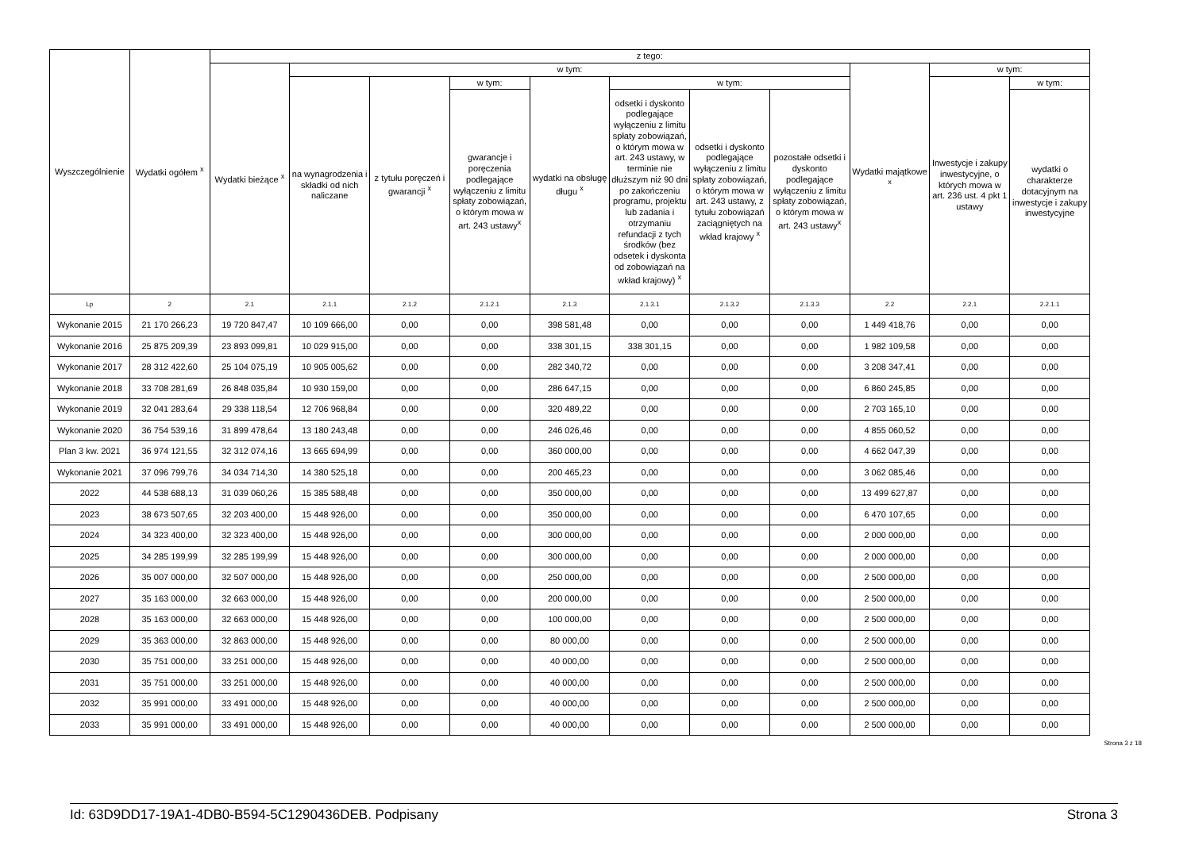| Wyszczególnienie | Wydatki ogółem <sup>x</sup> | z tego: | | | | | | | | | | |
| --- | --- | --- | --- | --- | --- | --- | --- | --- | --- | --- | --- | --- |
| | | Wydatki bieżące <sup>x</sup> | w tym: | | | | | | | Wydatki majątkowe <sup>x</sup> | w tym: | |
| | | | na wynagrodzenia i składki od nich naliczane | z tytułu poręczeń i gwarancji <sup>x</sup> | w tym: | wydatki na obsługę długu <sup>x</sup> | w tym: | | | | Inwestycje i zakupy inwestycyjne, o których mowa w art. 236 ust. 4 pkt 1 ustawy | w tym: |
| | | | | | gwarancje i poręczenia podlegające wyłączeniu z limitu spłaty zobowiązań, o którym mowa w art. 243 ustawy<sup>x</sup> | | odsetki i dyskonto podlegające wyłączeniu z limitu spłaty zobowiązań, o którym mowa w art. 243 ustawy, w terminie nie dłuższym niż 90 dni po zakończeniu programu, projektu lub zadania i otrzymaniu refundacji z tych środków (bez odsetek i dyskonta od zobowiązań na wkład krajowy) <sup>x</sup> | odsetki i dyskonto podlegające wyłączeniu z limitu spłaty zobowiązań, o którym mowa w art. 243 ustawy, z tytułu zobowiązań zaciągniętych na wkład krajowy <sup>x</sup> | pozostałe odsetki i dyskonto podlegające wyłączeniu z limitu spłaty zobowiązań, o którym mowa w art. 243 ustawy<sup>x</sup> | | | wydatki o charakterze dotacyjnym na inwestycje i zakupy inwestycyjne |
| Lp | 2 | 2.1 | 2.1.1 | 2.1.2 | 2.1.2.1 | 2.1.3 | 2.1.3.1 | 2.1.3.2 | 2.1.3.3 | 2.2 | 2.2.1 | 2.2.1.1 |
| Wykonanie 2015 | 21 170 266,23 | 19 720 847,47 | 10 109 666,00 | 0,00 | 0,00 | 398 581,48 | 0,00 | 0,00 | 0,00 | 1 449 418,76 | 0,00 | 0,00 |
| Wykonanie 2016 | 25 875 209,39 | 23 893 099,81 | 10 029 915,00 | 0,00 | 0,00 | 338 301,15 | 338 301,15 | 0,00 | 0,00 | 1 982 109,58 | 0,00 | 0,00 |
| Wykonanie 2017 | 28 312 422,60 | 25 104 075,19 | 10 905 005,62 | 0,00 | 0,00 | 282 340,72 | 0,00 | 0,00 | 0,00 | 3 208 347,41 | 0,00 | 0,00 |
| Wykonanie 2018 | 33 708 281,69 | 26 848 035,84 | 10 930 159,00 | 0,00 | 0,00 | 286 647,15 | 0,00 | 0,00 | 0,00 | 6 860 245,85 | 0,00 | 0,00 |
| Wykonanie 2019 | 32 041 283,64 | 29 338 118,54 | 12 706 968,84 | 0,00 | 0,00 | 320 489,22 | 0,00 | 0,00 | 0,00 | 2 703 165,10 | 0,00 | 0,00 |
| Wykonanie 2020 | 36 754 539,16 | 31 899 478,64 | 13 180 243,48 | 0,00 | 0,00 | 246 026,46 | 0,00 | 0,00 | 0,00 | 4 855 060,52 | 0,00 | 0,00 |
| Plan 3 kw. 2021 | 36 974 121,55 | 32 312 074,16 | 13 665 694,99 | 0,00 | 0,00 | 360 000,00 | 0,00 | 0,00 | 0,00 | 4 662 047,39 | 0,00 | 0,00 |
| Wykonanie 2021 | 37 096 799,76 | 34 034 714,30 | 14 380 525,18 | 0,00 | 0,00 | 200 465,23 | 0,00 | 0,00 | 0,00 | 3 062 085,46 | 0,00 | 0,00 |
| 2022 | 44 538 688,13 | 31 039 060,26 | 15 385 588,48 | 0,00 | 0,00 | 350 000,00 | 0,00 | 0,00 | 0,00 | 13 499 627,87 | 0,00 | 0,00 |
| 2023 | 38 673 507,65 | 32 203 400,00 | 15 448 926,00 | 0,00 | 0,00 | 350 000,00 | 0,00 | 0,00 | 0,00 | 6 470 107,65 | 0,00 | 0,00 |
| 2024 | 34 323 400,00 | 32 323 400,00 | 15 448 926,00 | 0,00 | 0,00 | 300 000,00 | 0,00 | 0,00 | 0,00 | 2 000 000,00 | 0,00 | 0,00 |
| 2025 | 34 285 199,99 | 32 285 199,99 | 15 448 926,00 | 0,00 | 0,00 | 300 000,00 | 0,00 | 0,00 | 0,00 | 2 000 000,00 | 0,00 | 0,00 |
| 2026 | 35 007 000,00 | 32 507 000,00 | 15 448 926,00 | 0,00 | 0,00 | 250 000,00 | 0,00 | 0,00 | 0,00 | 2 500 000,00 | 0,00 | 0,00 |
| 2027 | 35 163 000,00 | 32 663 000,00 | 15 448 926,00 | 0,00 | 0,00 | 200 000,00 | 0,00 | 0,00 | 0,00 | 2 500 000,00 | 0,00 | 0,00 |
| 2028 | 35 163 000,00 | 32 663 000,00 | 15 448 926,00 | 0,00 | 0,00 | 100 000,00 | 0,00 | 0,00 | 0,00 | 2 500 000,00 | 0,00 | 0,00 |
| 2029 | 35 363 000,00 | 32 863 000,00 | 15 448 926,00 | 0,00 | 0,00 | 80 000,00 | 0,00 | 0,00 | 0,00 | 2 500 000,00 | 0,00 | 0,00 |
| 2030 | 35 751 000,00 | 33 251 000,00 | 15 448 926,00 | 0,00 | 0,00 | 40 000,00 | 0,00 | 0,00 | 0,00 | 2 500 000,00 | 0,00 | 0,00 |
| 2031 | 35 751 000,00 | 33 251 000,00 | 15 448 926,00 | 0,00 | 0,00 | 40 000,00 | 0,00 | 0,00 | 0,00 | 2 500 000,00 | 0,00 | 0,00 |
| 2032 | 35 991 000,00 | 33 491 000,00 | 15 448 926,00 | 0,00 | 0,00 | 40 000,00 | 0,00 | 0,00 | 0,00 | 2 500 000,00 | 0,00 | 0,00 |
| 2033 | 35 991 000,00 | 33 491 000,00 | 15 448 926,00 | 0,00 | 0,00 | 40 000,00 | 0,00 | 0,00 | 0,00 | 2 500 000,00 | 0,00 | 0,00 |
Strona 3 z 18
Id: 63D9DD17-19A1-4DB0-B594-5C1290436DEB. Podpisany Strona 3